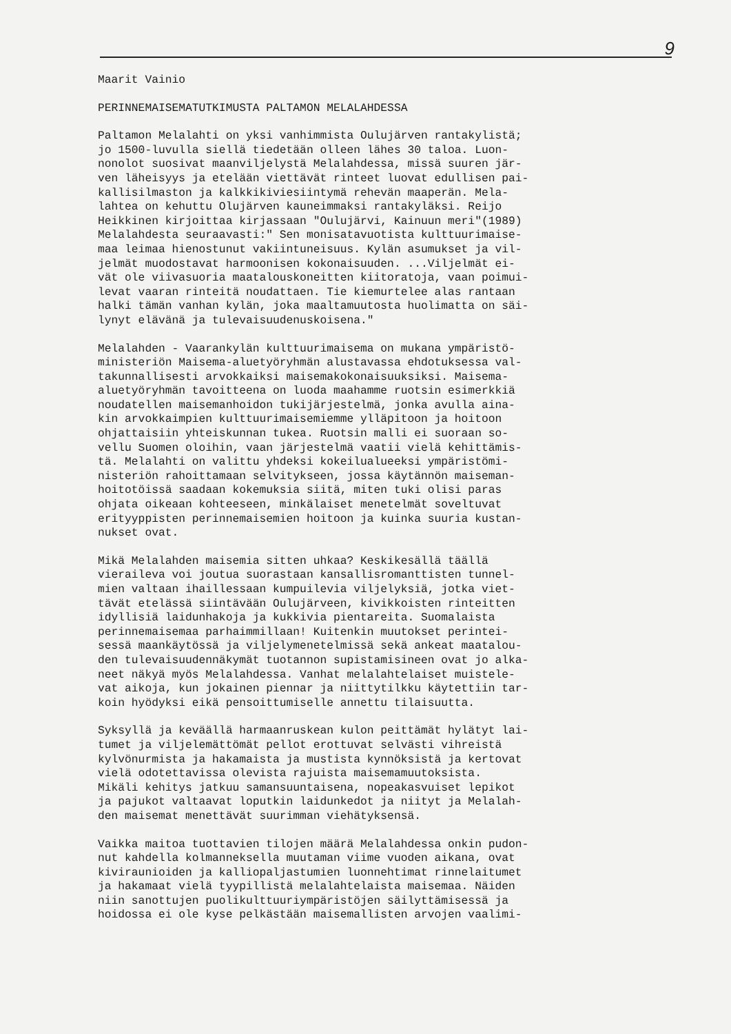9
Maarit Vainio
PERINNEMAISEMATUTKIMUSTA PALTAMON MELALAHDESSA
Paltamon Melalahti on yksi vanhimmista Oulujärven rantakylistä; jo 1500-luvulla siellä tiedetään olleen lähes 30 taloa. Luon- nonolot suosivat maanviljelystä Melalahdessa, missä suuren jär- ven läheisyys ja etelään viettävät rinteet luovat edullisen pai- kallisilmaston ja kalkkikiviesiintymä rehevän maaperän. Mela- lahtea on kehuttu Olujärven kauneimmaksi rantakyläksi. Reijo Heikkinen kirjoittaa kirjassaan "Oulujärvi, Kainuun meri"(1989) Melalahdesta seuraavasti:" Sen monisatavuotista kulttuurimaise- maa leimaa hienostunut vakiintuneisuus. Kylän asumukset ja vil- jelmät muodostavat harmoonisen kokonaisuuden. ...Viljelmät ei- vät ole viivasuoria maatalouskoneitten kiitoratoja, vaan poimui- levat vaaran rinteitä noudattaen. Tie kiemurtelee alas rantaan halki tämän vanhan kylän, joka maaltamuutosta huolimatta on säi- lynyt elävänä ja tulevaisuudenuskoisena."
Melalahden - Vaarankylän kulttuurimaisema on mukana ympäristö- ministeriön Maisema-aluetyöryhmän alustavassa ehdotuksessa val- takunnallisesti arvokkaiksi maisemakokonaisuuksiksi. Maisema- aluetyöryhmän tavoitteena on luoda maahamme ruotsin esimerkkiä noudatellen maisemanhoidon tukijärjestelmä, jonka avulla aina- kin arvokkaimpien kulttuurimaisemiemme ylläpitoon ja hoitoon ohjattaisiin yhteiskunnan tukea. Ruotsin malli ei suoraan so- vellu Suomen oloihin, vaan järjestelmä vaatii vielä kehittämis- tä. Melalahti on valittu yhdeksi kokeilualueeksi ympäristömi- nisteriön rahoittamaan selvitykseen, jossa käytännön maiseman- hoitotöissä saadaan kokemuksia siitä, miten tuki olisi paras ohjata oikeaan kohteeseen, minkälaiset menetelmät soveltuvat erityyppisten perinnemaisemien hoitoon ja kuinka suuria kustan- nukset ovat.
Mikä Melalahden maisemia sitten uhkaa? Keskikesällä täällä vieraileva voi joutua suorastaan kansallisromanttisten tunnel- mien valtaan ihaillessaan kumpuilevia viljelyksiä, jotka viet- tävät etelässä siintävään Oulujärveen, kivikkoisten rinteitten idyllisiä laidunhakoja ja kukkivia pientareita. Suomalaista perinnemaisemaa parhaimmillaan! Kuitenkin muutokset perintei- sessä maankäytössä ja viljelymenetelmissä sekä ankeat maatalou- den tulevaisuudennäkymät tuotannon supistamisineen ovat jo alka- neet näkyä myös Melalahdessa. Vanhat melalahtelaiset muistele- vat aikoja, kun jokainen piennar ja niittytilkku käytettiin tar- koin hyödyksi eikä pensoittumiselle annettu tilaisuutta.
Syksyllä ja keväällä harmaanruskean kulon peittämät hylätyt lai- tumet ja viljelemättömät pellot erottuvat selvästi vihreistä kylvönurmista ja hakamaista ja mustista kynnöksistä ja kertovat vielä odotettavissa olevista rajuista maisemamuutoksista. Mikäli kehitys jatkuu samansuuntaisena, nopeakasvuiset lepikot ja pajukot valtaavat loputkin laidunkedot ja niityt ja Melalah- den maisemat menettävät suurimman viehätyksensä.
Vaikka maitoa tuottavien tilojen määrä Melalahdessa onkin pudon- nut kahdella kolmanneksella muutaman viime vuoden aikana, ovat kiviraunioiden ja kalliopaljastumien luonnehtimat rinnelaitumet ja hakamaat vielä tyypillistä melalahtelaista maisemaa. Näiden niin sanottujen puolikulttuuriympäristöjen säilyttämisessä ja hoidossa ei ole kyse pelkästään maisemallisten arvojen vaalimi-